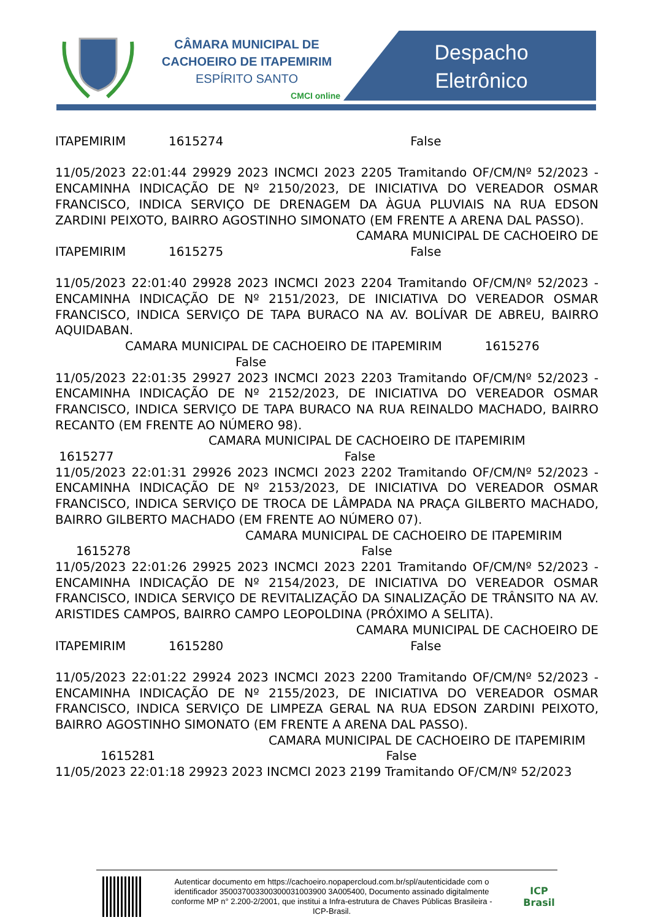CÂMARA MUNICIPAL DE
CACHOEIRO DE ITAPEMIRIM
ESPÍRITO SANTO
CMCI online
Despacho
Eletrônico
ITAPEMIRIM 1615274 False
11/05/2023 22:01:44 29929 2023 INCMCI 2023 2205 Tramitando OF/CM/Nº 52/2023 - ENCAMINHA INDICAÇÃO DE Nº 2150/2023, DE INICIATIVA DO VEREADOR OSMAR FRANCISCO, INDICA SERVIÇO DE DRENAGEM DA ÀGUA PLUVIAIS NA RUA EDSON ZARDINI PEIXOTO, BAIRRO AGOSTINHO SIMONATO (EM FRENTE A ARENA DAL PASSO).
CAMARA MUNICIPAL DE CACHOEIRO DE
ITAPEMIRIM 1615275 False
11/05/2023 22:01:40 29928 2023 INCMCI 2023 2204 Tramitando OF/CM/Nº 52/2023 - ENCAMINHA INDICAÇÃO DE Nº 2151/2023, DE INICIATIVA DO VEREADOR OSMAR FRANCISCO, INDICA SERVIÇO DE TAPA BURACO NA AV. BOLÍVAR DE ABREU, BAIRRO AQUIDABAN.
CAMARA MUNICIPAL DE CACHOEIRO DE ITAPEMIRIM 1615276
False
11/05/2023 22:01:35 29927 2023 INCMCI 2023 2203 Tramitando OF/CM/Nº 52/2023 - ENCAMINHA INDICAÇÃO DE Nº 2152/2023, DE INICIATIVA DO VEREADOR OSMAR FRANCISCO, INDICA SERVIÇO DE TAPA BURACO NA RUA REINALDO MACHADO, BAIRRO RECANTO (EM FRENTE AO NÚMERO 98).
CAMARA MUNICIPAL DE CACHOEIRO DE ITAPEMIRIM
1615277 False
11/05/2023 22:01:31 29926 2023 INCMCI 2023 2202 Tramitando OF/CM/Nº 52/2023 - ENCAMINHA INDICAÇÃO DE Nº 2153/2023, DE INICIATIVA DO VEREADOR OSMAR FRANCISCO, INDICA SERVIÇO DE TROCA DE LÂMPADA NA PRAÇA GILBERTO MACHADO, BAIRRO GILBERTO MACHADO (EM FRENTE AO NÚMERO 07).
CAMARA MUNICIPAL DE CACHOEIRO DE ITAPEMIRIM
1615278 False
11/05/2023 22:01:26 29925 2023 INCMCI 2023 2201 Tramitando OF/CM/Nº 52/2023 - ENCAMINHA INDICAÇÃO DE Nº 2154/2023, DE INICIATIVA DO VEREADOR OSMAR FRANCISCO, INDICA SERVIÇO DE REVITALIZAÇÃO DA SINALIZAÇÃO DE TRÂNSITO NA AV. ARISTIDES CAMPOS, BAIRRO CAMPO LEOPOLDINA (PRÓXIMO A SELITA).
CAMARA MUNICIPAL DE CACHOEIRO DE
ITAPEMIRIM 1615280 False
11/05/2023 22:01:22 29924 2023 INCMCI 2023 2200 Tramitando OF/CM/Nº 52/2023 - ENCAMINHA INDICAÇÃO DE Nº 2155/2023, DE INICIATIVA DO VEREADOR OSMAR FRANCISCO, INDICA SERVIÇO DE LIMPEZA GERAL NA RUA EDSON ZARDINI PEIXOTO, BAIRRO AGOSTINHO SIMONATO (EM FRENTE A ARENA DAL PASSO).
CAMARA MUNICIPAL DE CACHOEIRO DE ITAPEMIRIM
1615281 False
11/05/2023 22:01:18 29923 2023 INCMCI 2023 2199 Tramitando OF/CM/Nº 52/2023
Autenticar documento em https://cachoeiro.nopapercloud.com.br/spl/autenticidade com o identificador 350037003300300031003900 3A005400, Documento assinado digitalmente conforme MP n° 2.200-2/2001, que institui a Infra-estrutura de Chaves Públicas Brasileira - ICP-Brasil.
ICP
Brasil